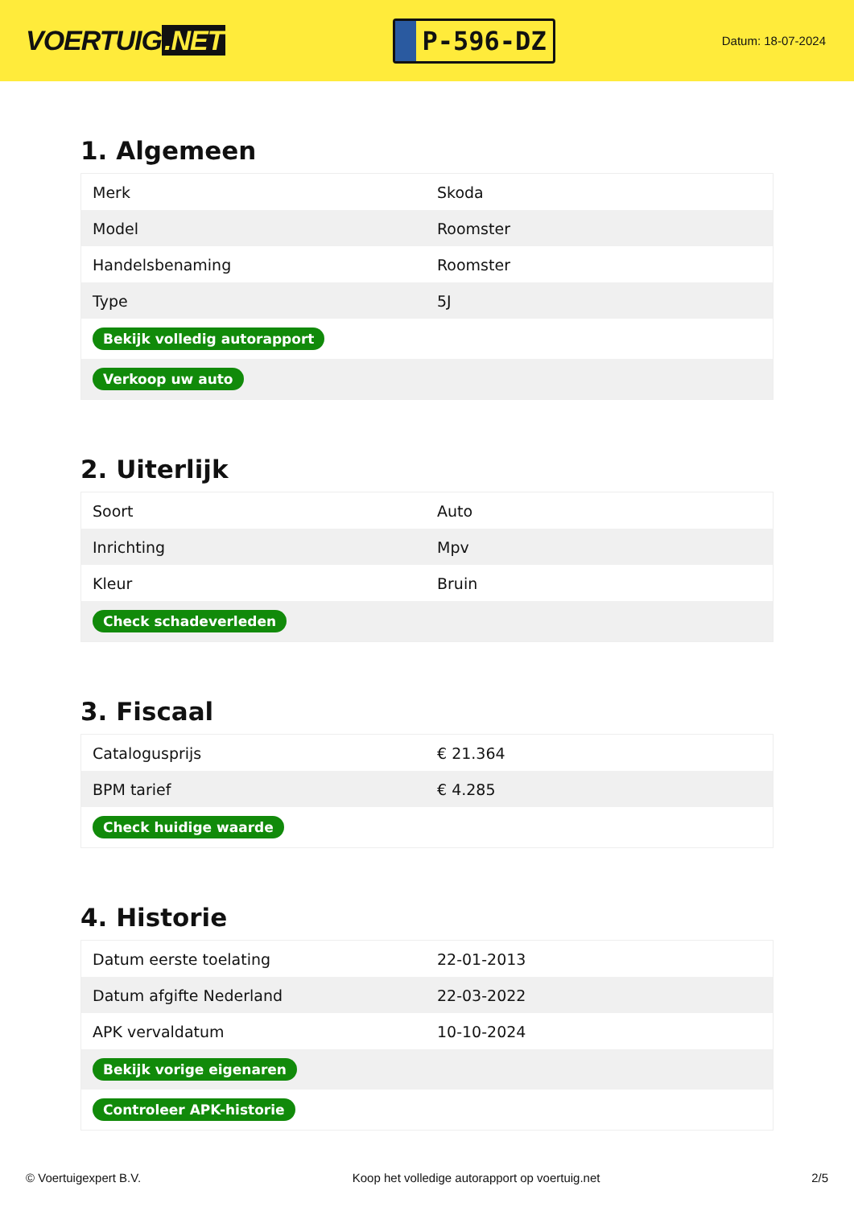VOERTUIG.NET
P-596-DZ
Datum: 18-07-2024
1. Algemeen
| Merk | Skoda |
| Model | Roomster |
| Handelsbenaming | Roomster |
| Type | 5J |
| Bekijk volledig autorapport | |
| Verkoop uw auto | |
2. Uiterlijk
| Soort | Auto |
| Inrichting | Mpv |
| Kleur | Bruin |
| Check schadeverleden | |
3. Fiscaal
| Catalogusprijs | € 21.364 |
| BPM tarief | € 4.285 |
| Check huidige waarde | |
4. Historie
| Datum eerste toelating | 22-01-2013 |
| Datum afgifte Nederland | 22-03-2022 |
| APK vervaldatum | 10-10-2024 |
| Bekijk vorige eigenaren | |
| Controleer APK-historie | |
© Voertuigexpert B.V. Koop het volledige autorapport op voertuig.net 2/5